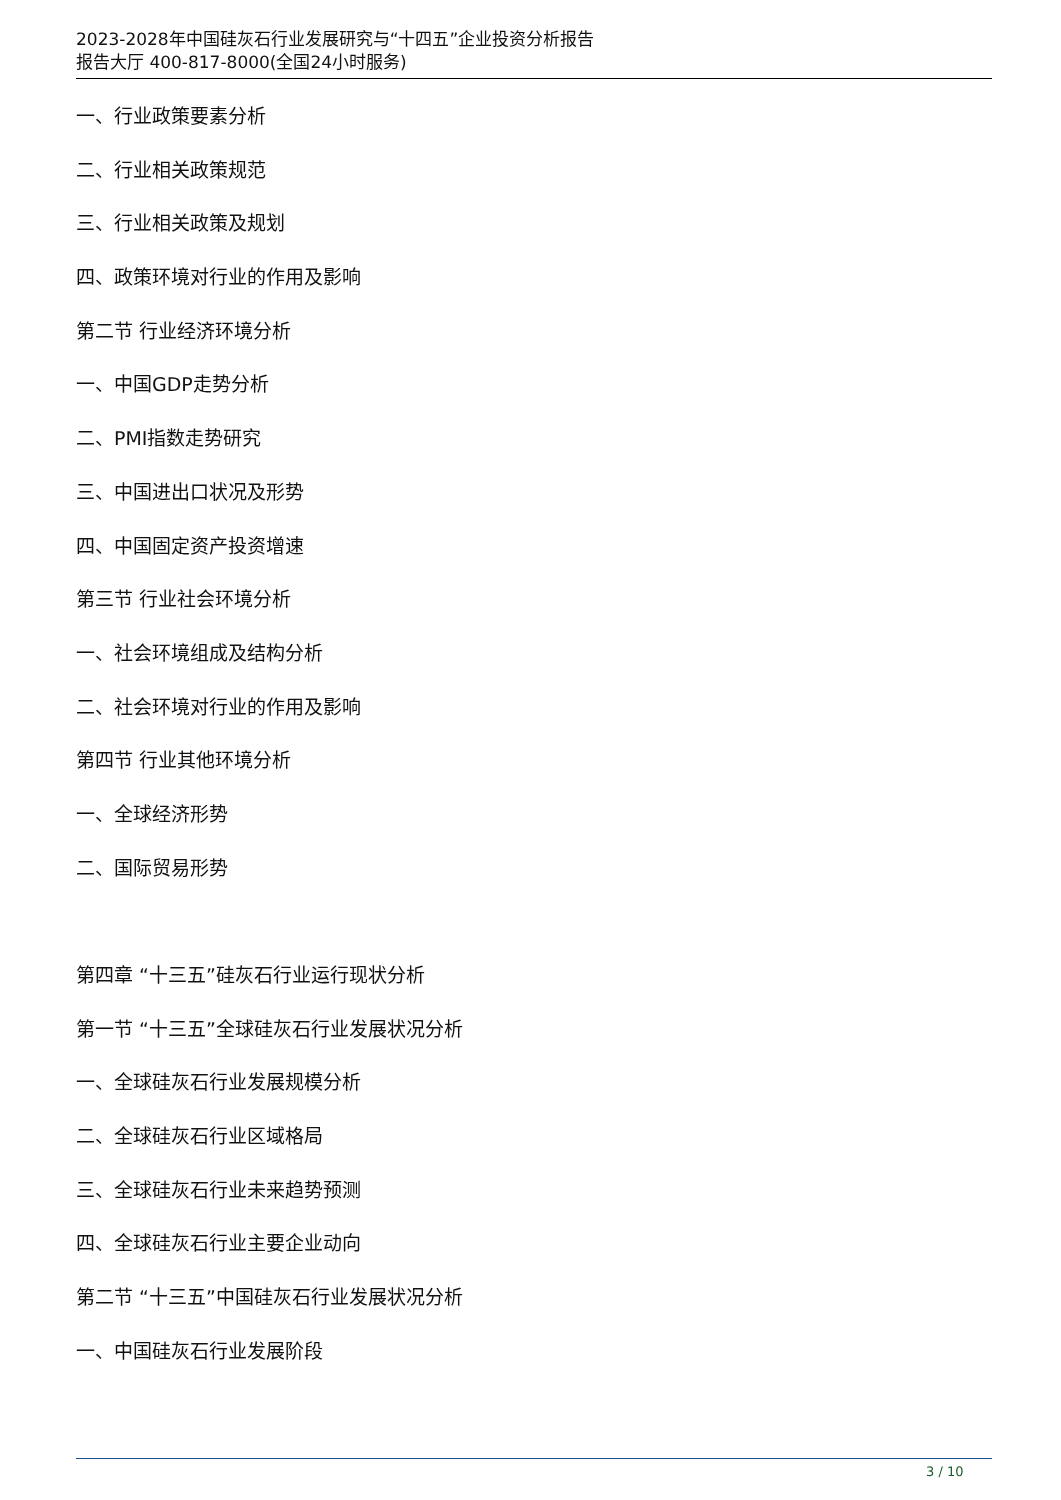2023-2028年中国硅灰石行业发展研究与“十四五”企业投资分析报告
报告大厅 400-817-8000(全国24小时服务)
一、行业政策要素分析
二、行业相关政策规范
三、行业相关政策及规划
四、政策环境对行业的作用及影响
第二节 行业经济环境分析
一、中国GDP走势分析
二、PMI指数走势研究
三、中国进出口状况及形势
四、中国固定资产投资增速
第三节 行业社会环境分析
一、社会环境组成及结构分析
二、社会环境对行业的作用及影响
第四节 行业其他环境分析
一、全球经济形势
二、国际贸易形势
第四章 “十三五”硅灰石行业运行现状分析
第一节 “十三五”全球硅灰石行业发展状况分析
一、全球硅灰石行业发展规模分析
二、全球硅灰石行业区域格局
三、全球硅灰石行业未来趋势预测
四、全球硅灰石行业主要企业动向
第二节 “十三五”中国硅灰石行业发展状况分析
一、中国硅灰石行业发展阶段
3 / 10